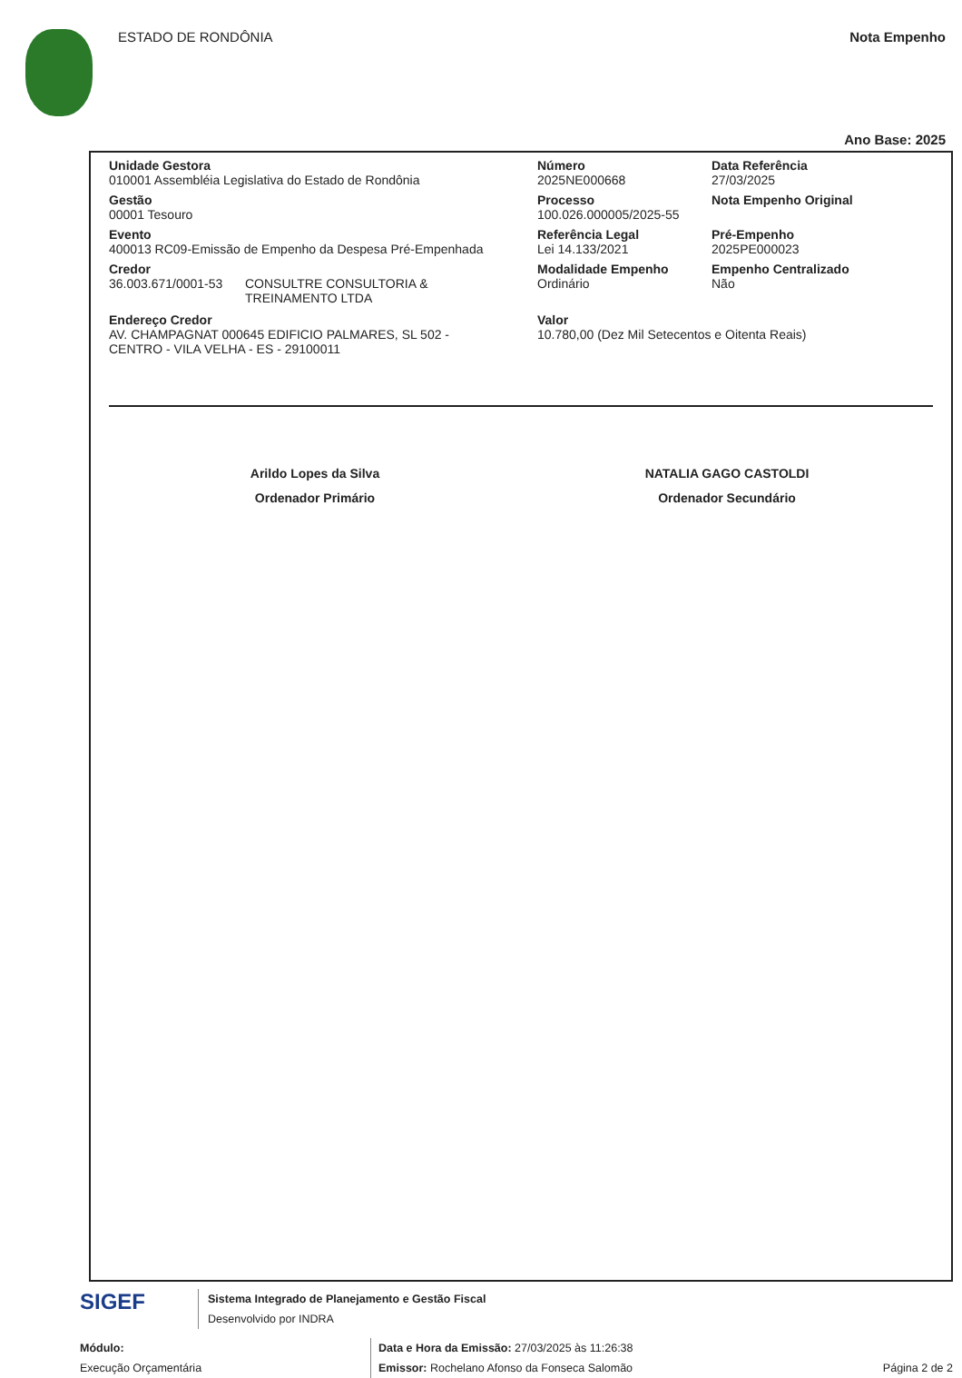ESTADO DE RONDÔNIA Nota Empenho
Ano Base: 2025
Unidade Gestora
010001 Assembléia Legislativa do Estado de Rondônia
Gestão
00001 Tesouro
Evento
400013 RC09-Emissão de Empenho da Despesa Pré-Empenhada
Credor
36.003.671/0001-53 CONSULTRE CONSULTORIA &
TREINAMENTO LTDA
Número
2025NE000668
Processo
100.026.000005/2025-55
Referência Legal
Lei 14.133/2021
Modalidade Empenho
Ordinário
Data Referência
27/03/2025
Nota Empenho Original
Pré-Empenho
2025PE000023
Empenho Centralizado
Não
Endereço Credor
AV. CHAMPAGNAT 000645 EDIFICIO PALMARES, SL 502 -
CENTRO - VILA VELHA - ES - 29100011
Valor
10.780,00 (Dez Mil Setecentos e Oitenta Reais)
Arildo Lopes da Silva
Ordenador Primário
NATALIA GAGO CASTOLDI
Ordenador Secundário
SIGEF
Sistema Integrado de Planejamento e Gestão Fiscal
Desenvolvido por INDRA
Módulo:
Execução Orçamentária
Data e Hora da Emissão: 27/03/2025 às 11:26:38
Emissor: Rochelano Afonso da Fonseca Salomão
Página 2 de 2